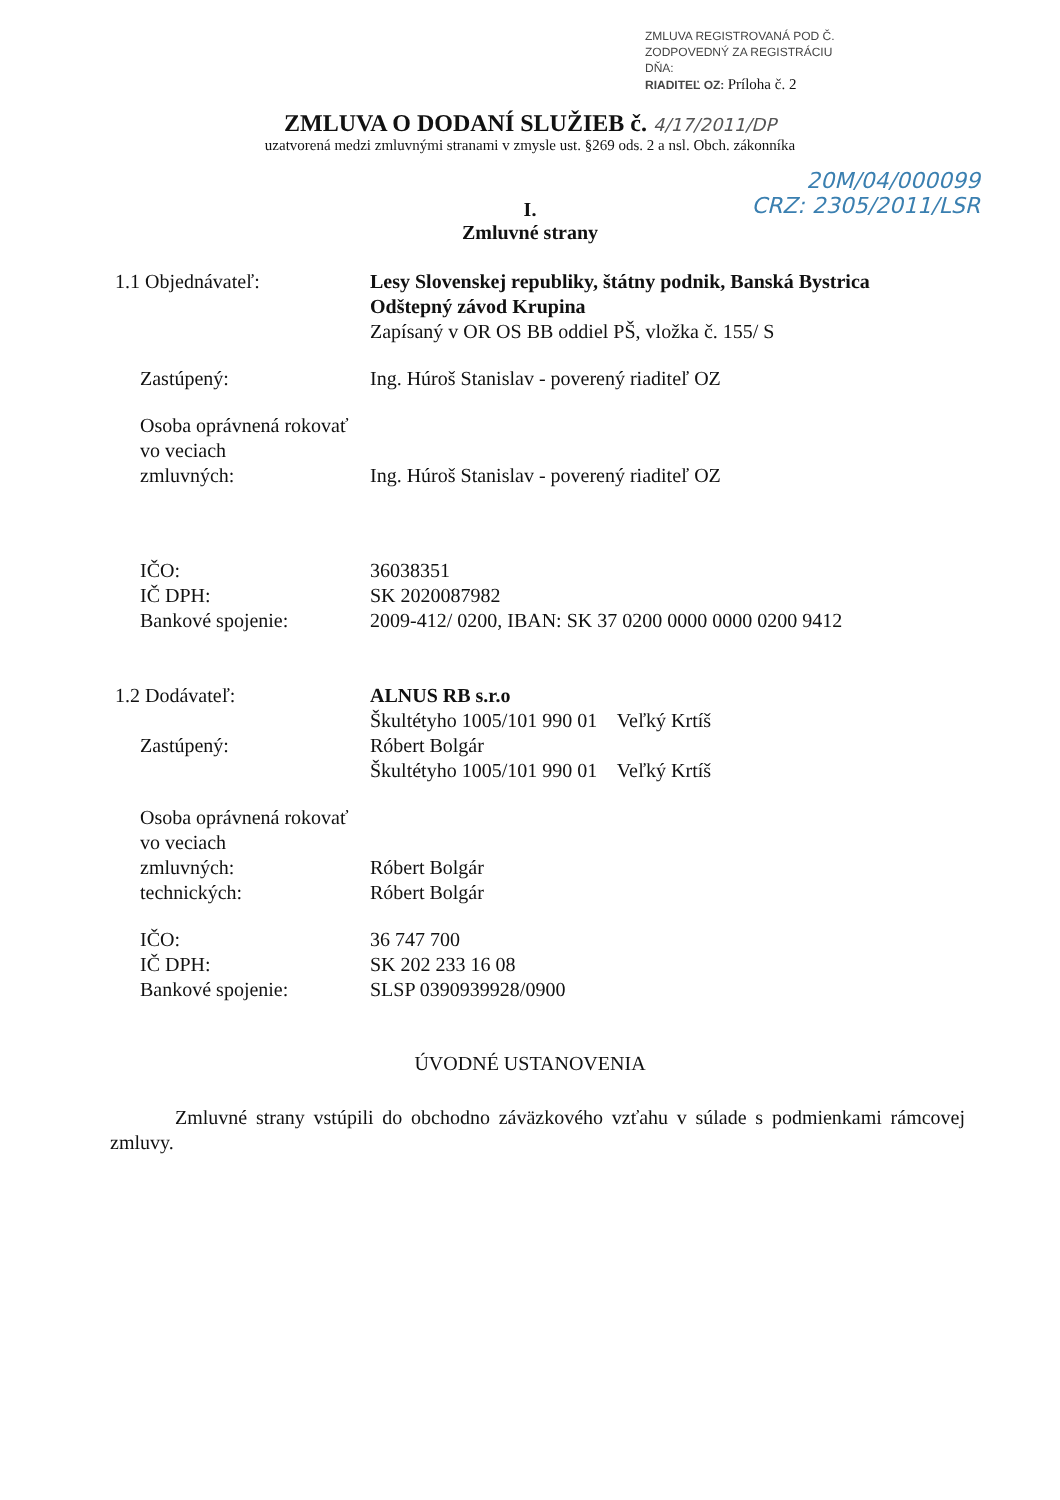ZMLUVA REGISTROVANÁ POD Č.
ZODPOVEDNÝ ZA REGISTRÁCIU
DŇA:
RIADITEĽ OZ: Príloha č. 2
ZMLUVA O DODANÍ SLUŽIEB č. 4/17/2011/DP
uzatvorená medzi zmluvnými stranami v zmysle ust. §269 ods. 2 a nsl. Obch. zákonníka
20M/04/000099
CRZ: 2305/2011/LSR
I.
Zmluvné strany
1.1 Objednávateľ: Lesy Slovenskej republiky, štátny podnik, Banská Bystrica
Odštepný závod Krupina
Zapísaný v OR OS BB oddiel PŠ, vložka č. 155/ S
Zastúpený: Ing. Húroš Stanislav - poverený riaditeľ OZ
Osoba oprávnená rokovať
vo veciach
zmluvných:
Ing. Húroš Stanislav - poverený riaditeľ OZ
IČO:
IČ DPH:
Bankové spojenie:
36038351
SK 2020087982
2009-412/ 0200, IBAN: SK 37 0200 0000 0000 0200 9412
1.2 Dodávateľ:
Zastúpený:
ALNUS RB s.r.o
Škultétyho 1005/101 990 01 Veľký Krtíš
Róbert Bolgár
Škultétyho 1005/101 990 01 Veľký Krtíš
Osoba oprávnená rokovať
vo veciach
zmluvných:
technických:
Róbert Bolgár
Róbert Bolgár
IČO:
IČ DPH:
Bankové spojenie:
36 747 700
SK 202 233 16 08
SLSP 0390939928/0900
ÚVODNÉ USTANOVENIA
Zmluvné strany vstúpili do obchodno záväzkového vzťahu v súlade s podmienkami rámcovej zmluvy.